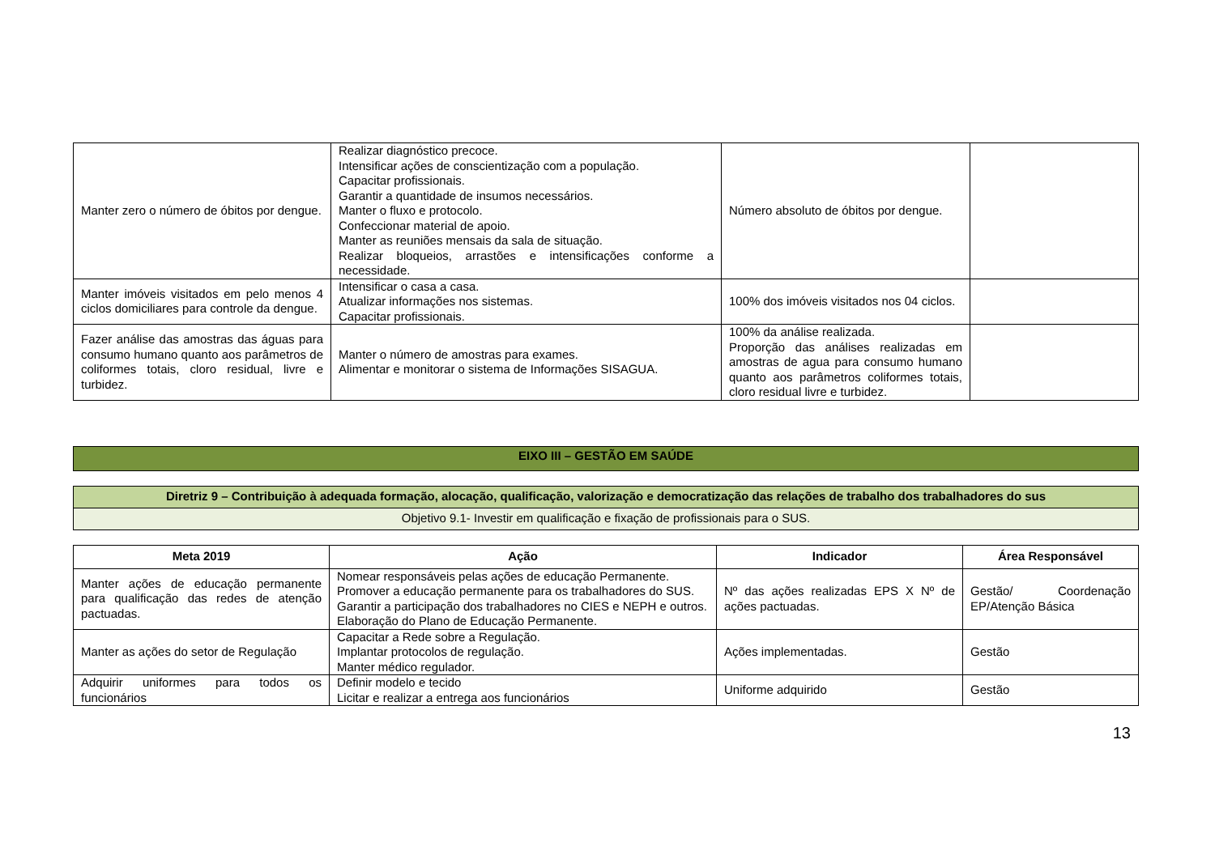| Manter zero o número de óbitos por dengue. | Realizar diagnóstico precoce. Intensificar ações de conscientização com a população. Capacitar profissionais. Garantir a quantidade de insumos necessários. Manter o fluxo e protocolo. Confeccionar material de apoio. Manter as reuniões mensais da sala de situação. Realizar bloqueios, arrastões e intensificações conforme a necessidade. | Número absoluto de óbitos por dengue. | |
| Manter imóveis visitados em pelo menos 4 ciclos domiciliares para controle da dengue. | Intensificar o casa a casa. Atualizar informações nos sistemas. Capacitar profissionais. | 100% dos imóveis visitados nos 04 ciclos. | |
| Fazer análise das amostras das águas para consumo humano quanto aos parâmetros de coliformes totais, cloro residual, livre e turbidez. | Manter o número de amostras para exames. Alimentar e monitorar o sistema de Informações SISAGUA. | 100% da análise realizada. Proporção das análises realizadas em amostras de agua para consumo humano quanto aos parâmetros coliformes totais, cloro residual livre e turbidez. | |
| EIXO III – GESTÃO EM SAÚDE |
| Diretriz 9 – Contribuição à adequada formação, alocação, qualificação, valorização e democratização das relações de trabalho dos trabalhadores do sus |
| Objetivo 9.1- Investir em qualificação e fixação de profissionais para o SUS. |
| Meta 2019 | Ação | Indicador | Área Responsável |
| --- | --- | --- | --- |
| Manter ações de educação permanente para qualificação das redes de atenção pactuadas. | Nomear responsáveis pelas ações de educação Permanente. Promover a educação permanente para os trabalhadores do SUS. Garantir a participação dos trabalhadores no CIES e NEPH e outros. Elaboração do Plano de Educação Permanente. | Nº das ações realizadas EPS X Nº de ações pactuadas. | Gestão/ Coordenação EP/Atenção Básica |
| Manter as ações do setor de Regulação | Capacitar a Rede sobre a Regulação. Implantar protocolos de regulação. Manter médico regulador. | Ações implementadas. | Gestão |
| Adquirir uniformes para todos os funcionários | Definir modelo e tecido Licitar e realizar a entrega aos funcionários | Uniforme adquirido | Gestão |
13